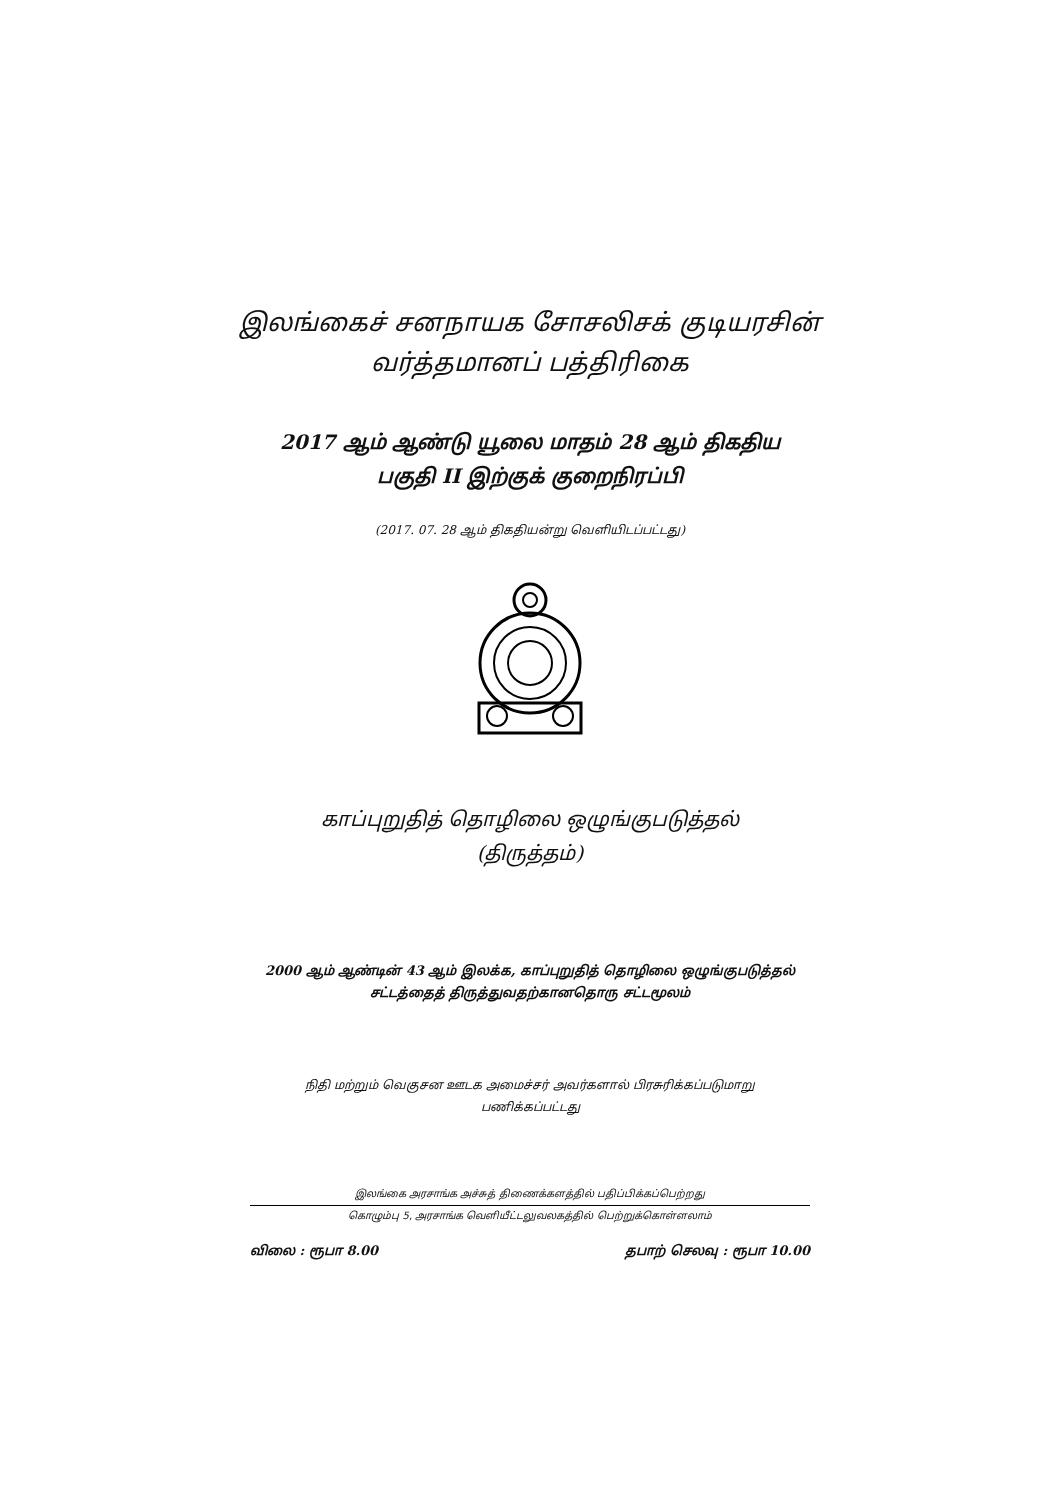இலங்கைச் சனநாயக சோசலிசக் குடியரசின்
வர்த்தமானப் பத்திரிகை
2017 ஆம் ஆண்டு யூலை மாதம் 28 ஆம் திகதிய
பகுதி II இற்குக் குறைநிரப்பி
(2017. 07. 28 ஆம் திகதியன்று வெளியிடப்பட்டது)
காப்புறுதித் தொழிலை ஒழுங்குபடுத்தல்
(திருத்தம்)
2000 ஆம் ஆண்டின் 43 ஆம் இலக்க, காப்புறுதித் தொழிலை ஒழுங்குபடுத்தல்
சட்டத்தைத் திருத்துவதற்கானதொரு சட்டமூலம்
நிதி மற்றும் வெகுசன ஊடக அமைச்சர் அவர்களால் பிரசுரிக்கப்படுமாறு
பணிக்கப்பட்டது
இலங்கை அரசாங்க அச்சுத் திணைக்களத்தில் பதிப்பிக்கப்பெற்றது
கொழும்பு 5, அரசாங்க வெளியீட்டலுவலகத்தில் பெற்றுக்கொள்ளலாம்
விலை : ரூபா 8.00 தபாற் செலவு : ரூபா 10.00